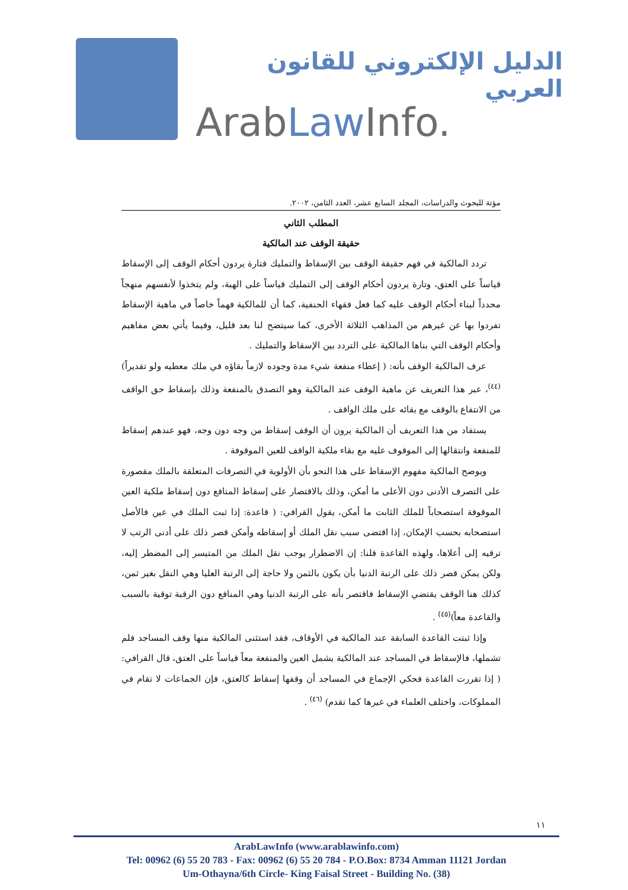الدليل الإلكتروني للقانون العربي
ArabLaw Info.
مؤتة للبحوث والدراسات، المجلد السابع عشر، العدد الثامن، ٢٠٠٢.
المطلب الثاني
حقيقة الوقف عند المالكية
تردد المالكية في فهم حقيقة الوقف بين الإسقاط والتمليك فتارة يردون أحكام الوقف إلى الإسقاط قياساً على العتق، وتارة يردون أحكام الوقف إلى التمليك قياساً على الهبة، ولم يتخذوا لأنفسهم منهجاً محدداً لبناء أحكام الوقف عليه كما فعل فقهاء الحنفية، كما أن للمالكية فهماً خاصاً في ماهية الإسقاط تفردوا بها عن غيرهم من المذاهب الثلاثة الأخرى، كما سيتضح لنا بعد قليل، وفيما يأتي بعض مفاهيم وأحكام الوقف التي بناها المالكية على التردد بين الإسقاط والتمليك .
عرف المالكية الوقف بأنه: ( إعطاء منفعة شيء مدة وجوده لازماً بقاؤه في ملك معطيه ولو تقديراً)<sup>(٤٤)</sup>، عبر هذا التعريف عن ماهية الوقف عند المالكية وهو التصدق بالمنفعة وذلك بإسقاط حق الواقف من الانتفاع بالوقف مع بقائه على ملك الواقف .
يستفاد من هذا التعريف أن المالكية يرون أن الوقف إسقاط من وجه دون وجه، فهو عندهم إسقاط للمنفعة وانتقالها إلى الموقوف عليه مع بقاء ملكية الواقف للعين الموقوفة .
ويوضح المالكية مفهوم الإسقاط على هذا النحو بأن الأولوية في التصرفات المتعلقة بالملك مقصورة على التصرف الأدنى دون الأعلى ما أمكن، وذلك بالاقتصار على إسقاط المنافع دون إسقاط ملكية العين الموقوفة استصحاباً للملك الثابت ما أمكن، يقول القرافي: ( قاعدة: إذا ثبت الملك في عين فالأصل استصحابه بحسب الإمكان، إذا اقتضى سبب نقل الملك أو إسقاطه وأمكن قصر ذلك على أدنى الرتب لا ترقيه إلى أعلاها، ولهذه القاعدة قلنا: إن الاضطرار يوجب نقل الملك من المتيسر إلى المضطر إليه، ولكن يمكن قصر ذلك على الرتبة الدنيا بأن يكون بالثمن ولا حاجة إلى الرتبة العليا وهي النقل بغير ثمن، كذلك هنا الوقف يقتضي الإسقاط فاقتصر بأنه على الرتبة الدنيا وهي المنافع دون الرقبة توقية بالسبب والقاعدة معاً)<sup>(٤٥)</sup> .
وإذا ثبتت القاعدة السابقة عند المالكية في الأوقاف، فقد استثنى المالكية منها وقف المساجد فلم تشملها، فالإسقاط في المساجد عند المالكية يشمل العين والمنفعة معاً قياساً على العتق، قال القرافي: ( إذا تقررت القاعدة فحكي الإجماع في المساجد أن وقفها إسقاط كالعتق، فإن الجماعات لا تقام في المملوكات، واختلف العلماء في غيرها كما تقدم) <sup>(٤٦)</sup> .
١١
ArabLawInfo (www.arablawinfo.com)
Tel: 00962 (6) 55 20 783 - Fax: 00962 (6) 55 20 784 - P.O.Box: 8734 Amman 11121 Jordan
Um-Othayna/6th Circle- King Faisal Street - Building No. (38)